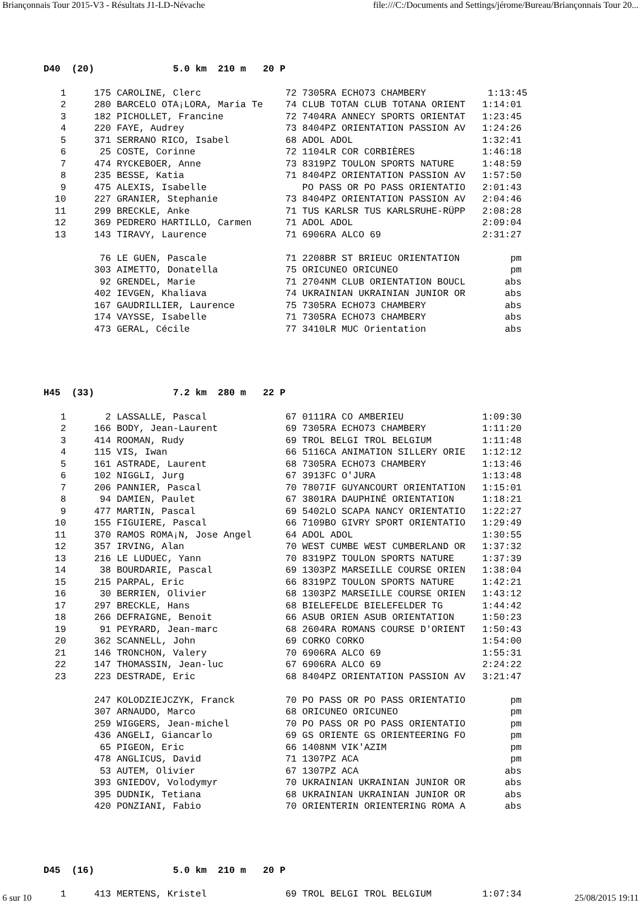Briançonnais Tour 2015-V3 - Résultats J1-LD-Névache file:///C:/Documents and Settings/jérome/Bureau/Briançonnais Tour 20...
D40  (20)              5.0 km  210 m   20 P
   1     175 CAROLINE, Clerc               72 7305RA ECHO73 CHAMBERY           1:13:45
   2     280 BARCELO OTA¡LORA, Maria Te    74 CLUB TOTAN CLUB TOTANA ORIENT   1:14:01
   3     182 PICHOLLET, Francine           72 7404RA ANNECY SPORTS ORIENTAT   1:23:45
   4     220 FAYE, Audrey                  73 8404PZ ORIENTATION PASSION AV   1:24:26
   5     371 SERRANO RICO, Isabel          68 ADOL ADOL                       1:32:41
   6      25 COSTE, Corinne                72 1104LR COR CORBIÈRES            1:46:18
   7     474 RYCKEBOER, Anne               73 8319PZ TOULON SPORTS NATURE     1:48:59
   8     235 BESSE, Katia                  71 8404PZ ORIENTATION PASSION AV   1:57:50
   9     475 ALEXIS, Isabelle                 PO PASS OR PO PASS ORIENTATIO   2:01:43
  10     227 GRANIER, Stephanie            73 8404PZ ORIENTATION PASSION AV   2:04:46
  11     299 BRECKLE, Anke                 71 TUS KARLSR TUS KARLSRUHE-RÜPP   2:08:28
  12     369 PEDRERO HARTILLO, Carmen      71 ADOL ADOL                       2:09:04
  13     143 TIRAVY, Laurence              71 6906RA ALCO 69                  2:31:27

          76 LE GUEN, Pascale              71 2208BR ST BRIEUC ORIENTATION         pm
         303 AIMETTO, Donatella            75 ORICUNEO ORICUNEO                    pm
          92 GRENDEL, Marie                71 2704NM CLUB ORIENTATION BOUCL       abs
         402 IEVGEN, Khaliava              74 UKRAINIAN UKRAINIAN JUNIOR OR       abs
         167 GAUDRILLIER, Laurence         75 7305RA ECHO73 CHAMBERY              abs
         174 VAYSSE, Isabelle              71 7305RA ECHO73 CHAMBERY              abs
         473 GERAL, Cécile                 77 3410LR MUC Orientation              abs
H45  (33)              7.2 km  280 m   22 P
   1       2 LASSALLE, Pascal              67 0111RA CO AMBERIEU              1:09:30
   2     166 BODY, Jean-Laurent            69 7305RA ECHO73 CHAMBERY          1:11:20
   3     414 ROOMAN, Rudy                  69 TROL BELGI TROL BELGIUM         1:11:48
   4     115 VIS, Iwan                     66 5116CA ANIMATION SILLERY ORIE   1:12:12
   5     161 ASTRADE, Laurent              68 7305RA ECHO73 CHAMBERY          1:13:46
   6     102 NIGGLI, Jurg                  67 3913FC O'JURA                   1:13:48
   7     206 PANNIER, Pascal               70 7807IF GUYANCOURT ORIENTATION   1:15:01
   8      94 DAMIEN, Paulet                67 3801RA DAUPHINÉ ORIENTATION     1:18:21
   9     477 MARTIN, Pascal                69 5402LO SCAPA NANCY ORIENTATIO   1:22:27
  10     155 FIGUIERE, Pascal              66 7109BO GIVRY SPORT ORIENTATIO   1:29:49
  11     370 RAMOS ROMA¡N, Jose Angel      64 ADOL ADOL                       1:30:55
  12     357 IRVING, Alan                  70 WEST CUMBE WEST CUMBERLAND OR   1:37:32
  13     216 LE LUDUEC, Yann               70 8319PZ TOULON SPORTS NATURE     1:37:39
  14      38 BOURDARIE, Pascal             69 1303PZ MARSEILLE COURSE ORIEN   1:38:04
  15     215 PARPAL, Eric                  66 8319PZ TOULON SPORTS NATURE     1:42:21
  16      30 BERRIEN, Olivier              68 1303PZ MARSEILLE COURSE ORIEN   1:43:12
  17     297 BRECKLE, Hans                 68 BIELEFELDE BIELEFELDER TG       1:44:42
  18     266 DEFRAIGNE, Benoit             66 ASUB ORIEN ASUB ORIENTATION     1:50:23
  19      91 PEYRARD, Jean-marc            68 2604RA ROMANS COURSE D'ORIENT   1:50:43
  20     362 SCANNELL, John                69 CORKO CORKO                     1:54:00
  21     146 TRONCHON, Valery              70 6906RA ALCO 69                  1:55:31
  22     147 THOMASSIN, Jean-luc           67 6906RA ALCO 69                  2:24:22
  23     223 DESTRADE, Eric                68 8404PZ ORIENTATION PASSION AV   3:21:47

         247 KOLODZIEJCZYK, Franck         70 PO PASS OR PO PASS ORIENTATIO        pm
         307 ARNAUDO, Marco                68 ORICUNEO ORICUNEO                    pm
         259 WIGGERS, Jean-michel          70 PO PASS OR PO PASS ORIENTATIO        pm
         436 ANGELI, Giancarlo             69 GS ORIENTE GS ORIENTEERING FO        pm
          65 PIGEON, Eric                  66 1408NM VIK'AZIM                      pm
         478 ANGLICUS, David               71 1307PZ ACA                           pm
          53 AUTEM, Olivier                67 1307PZ ACA                          abs
         393 GNIEDOV, Volodymyr            70 UKRAINIAN UKRAINIAN JUNIOR OR       abs
         395 DUDNIK, Tetiana               68 UKRAINIAN UKRAINIAN JUNIOR OR       abs
         420 PONZIANI, Fabio               70 ORIENTERIN ORIENTERING ROMA A       abs
D45  (16)              5.0 km  210 m   20 P
   1     413 MERTENS, Kristel              69 TROL BELGI TROL BELGIUM         1:07:34
6 sur 10 25/08/2015 19:11